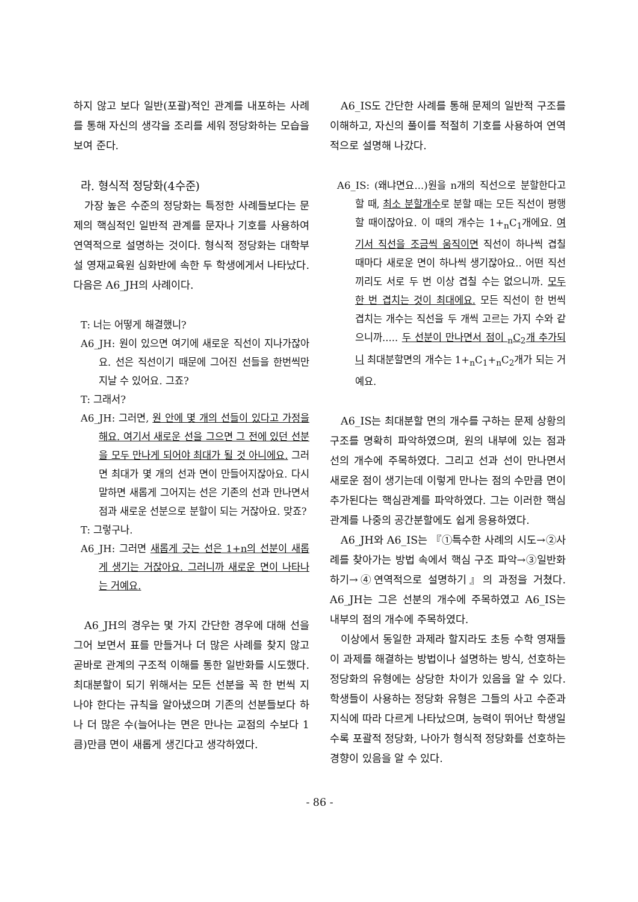하지 않고 보다 일반(포괄)적인 관계를 내포하는 사례를 통해 자신의 생각을 조리를 세워 정당화하는 모습을 보여 준다.
라. 형식적 정당화(4수준)
가장 높은 수준의 정당화는 특정한 사례들보다는 문제의 핵심적인 일반적 관계를 문자나 기호를 사용하여 연역적으로 설명하는 것이다. 형식적 정당화는 대학부설 영재교육원 심화반에 속한 두 학생에게서 나타났다. 다음은 A6_JH의 사례이다.
T: 너는 어떻게 해결했니?
A6_JH: 원이 있으면 여기에 새로운 직선이 지나가잖아요. 선은 직선이기 때문에 그어진 선들을 한번씩만 지날 수 있어요. 그죠?
T: 그래서?
A6_JH: 그러면, 원 안에 몇 개의 선들이 있다고 가정을 해요. 여기서 새로운 선을 그으면 그 전에 있던 선분을 모두 만나게 되어야 최대가 될 것 아니에요. 그러면 최대가 몇 개의 선과 면이 만들어지잖아요. 다시 말하면 새롭게 그어지는 선은 기존의 선과 만나면서 점과 새로운 선분으로 분할이 되는 거잖아요. 맞죠?
T: 그렇구나.
A6_JH: 그러면 새롭게 긋는 선은 1+n의 선분이 새롭게 생기는 거잖아요. 그러니까 새로운 면이 나타나는 거예요.
A6_JH의 경우는 몇 가지 간단한 경우에 대해 선을 그어 보면서 표를 만들거나 더 많은 사례를 찾지 않고 곧바로 관계의 구조적 이해를 통한 일반화를 시도했다. 최대분할이 되기 위해서는 모든 선분을 꼭 한 번씩 지나야 한다는 규칙을 알아냈으며 기존의 선분들보다 하나 더 많은 수(늘어나는 면은 만나는 교점의 수보다 1큼)만큼 면이 새롭게 생긴다고 생각하였다.
A6_IS도 간단한 사례를 통해 문제의 일반적 구조를 이해하고, 자신의 풀이를 적절히 기호를 사용하여 연역적으로 설명해 나갔다.
A6_IS: (왜냐면요...)원을 n개의 직선으로 분할한다고 할 때, 최소 분할개수로 분할 때는 모든 직선이 평행할 때이잖아요. 이 때의 개수는 1+<sub>n</sub>C<sub>1</sub>개에요. 여기서 직선을 조금씩 움직이면 직선이 하나씩 겹칠 때마다 새로운 면이 하나씩 생기잖아요.. 어떤 직선끼리도 서로 두 번 이상 겹칠 수는 없으니까. 모두 한 번 겹치는 것이 최대에요. 모든 직선이 한 번씩 겹치는 개수는 직선을 두 개씩 고르는 가지 수와 같으니까..... 두 선분이 만나면서 점이 <sub>n</sub>C<sub>2</sub>개 추가되니 최대분할면의 개수는 1+<sub>n</sub>C<sub>1</sub>+<sub>n</sub>C<sub>2</sub>개가 되는 거예요.
A6_IS는 최대분할 면의 개수를 구하는 문제 상황의 구조를 명확히 파악하였으며, 원의 내부에 있는 점과 선의 개수에 주목하였다. 그리고 선과 선이 만나면서 새로운 점이 생기는데 이렇게 만나는 점의 수만큼 면이 추가된다는 핵심관계를 파악하였다. 그는 이러한 핵심관계를 나중의 공간분할에도 쉽게 응용하였다.
A6_JH와 A6_IS는 『①특수한 사례의 시도→②사례를 찾아가는 방법 속에서 핵심 구조 파악→③일반화하기→④연역적으로 설명하기』의 과정을 거쳤다. A6_JH는 그은 선분의 개수에 주목하였고 A6_IS는 내부의 점의 개수에 주목하였다.
이상에서 동일한 과제라 할지라도 초등 수학 영재들이 과제를 해결하는 방법이나 설명하는 방식, 선호하는 정당화의 유형에는 상당한 차이가 있음을 알 수 있다. 학생들이 사용하는 정당화 유형은 그들의 사고 수준과 지식에 따라 다르게 나타났으며, 능력이 뛰어난 학생일수록 포괄적 정당화, 나아가 형식적 정당화를 선호하는 경향이 있음을 알 수 있다.
- 86 -